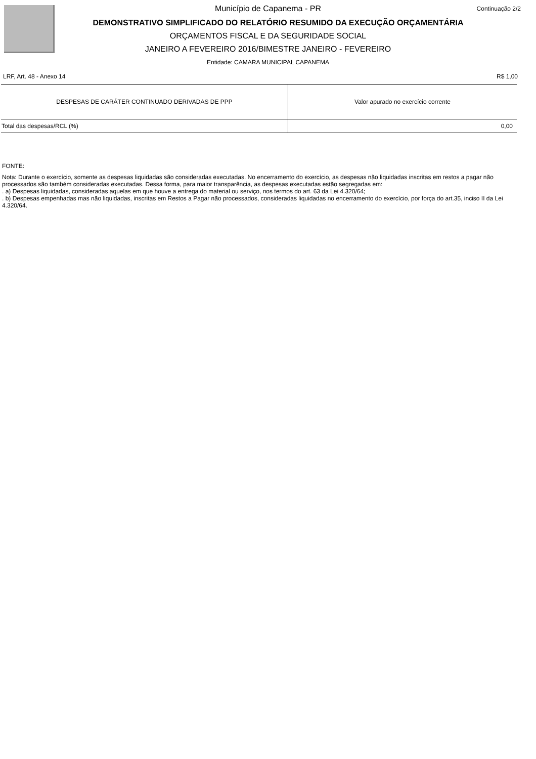Continuação 2/2
Município de Capanema - PR
DEMONSTRATIVO SIMPLIFICADO DO RELATÓRIO RESUMIDO DA EXECUÇÃO ORÇAMENTÁRIA
ORÇAMENTOS FISCAL E DA SEGURIDADE SOCIAL
JANEIRO A FEVEREIRO 2016/BIMESTRE JANEIRO - FEVEREIRO
Entidade: CAMARA MUNICIPAL CAPANEMA
LRF, Art. 48 - Anexo 14 R$ 1,00
| DESPESAS DE CARÁTER CONTINUADO DERIVADAS DE PPP | Valor apurado no exercício corrente |
| --- | --- |
| Total das despesas/RCL (%) | 0,00 |
FONTE:
Nota: Durante o exercício, somente as despesas liquidadas são consideradas executadas. No encerramento do exercício, as despesas não liquidadas inscritas em restos a pagar não processados são também consideradas executadas. Dessa forma, para maior transparência, as despesas executadas estão segregadas em:
. a) Despesas liquidadas, consideradas aquelas em que houve a entrega do material ou serviço, nos termos do art. 63 da Lei 4.320/64;
. b) Despesas empenhadas mas não liquidadas, inscritas em Restos a Pagar não processados, consideradas liquidadas no encerramento do exercício, por força do art.35, inciso II da Lei 4.320/64.